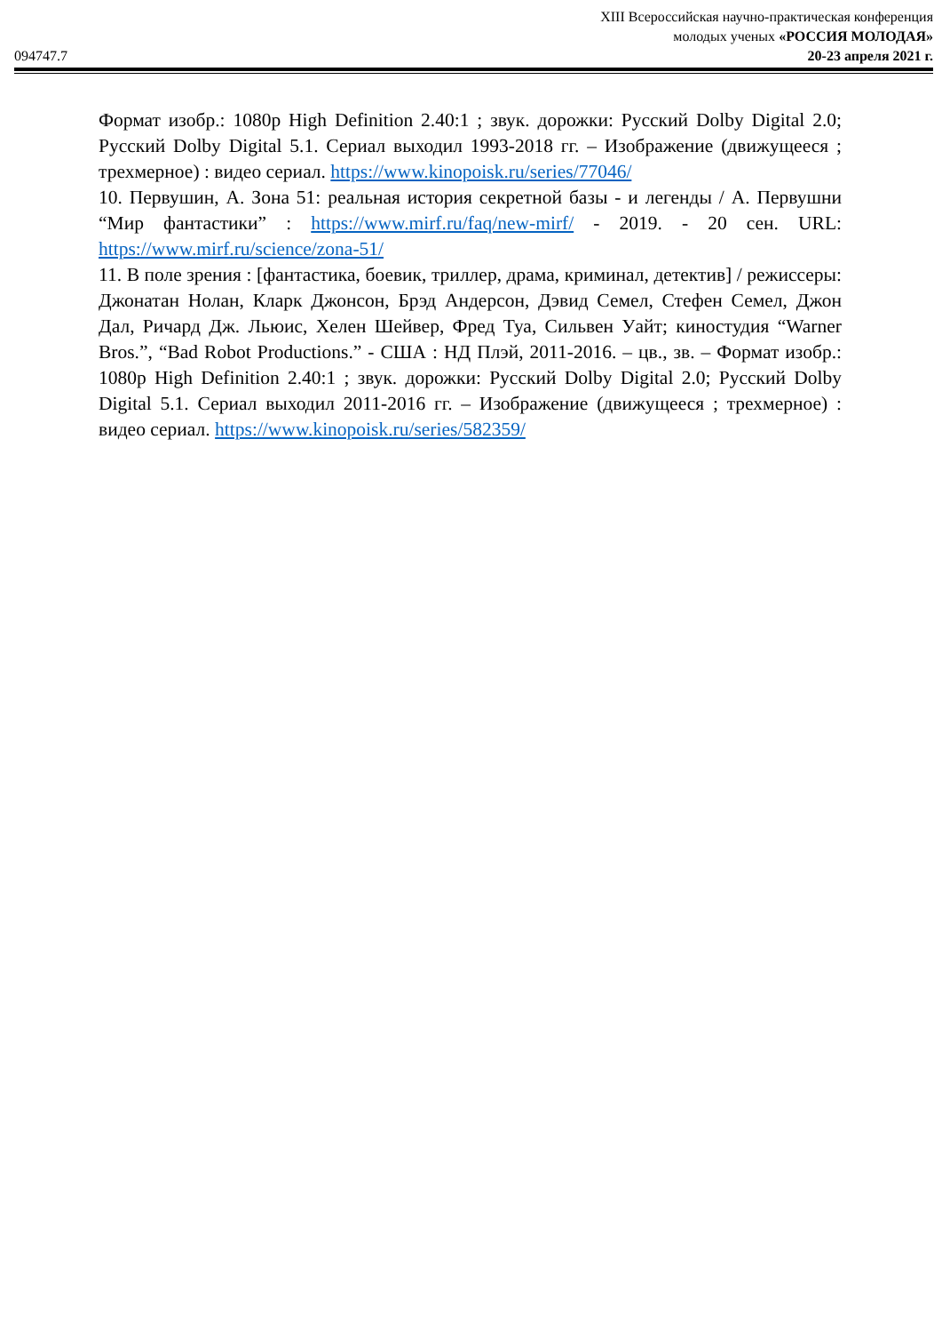094747.7
XIII Всероссийская научно-практическая конференция
молодых ученых «РОССИЯ МОЛОДАЯ»
20-23 апреля 2021 г.
Формат изобр.: 1080p High Definition 2.40:1 ; звук. дорожки: Русский Dolby Digital 2.0; Русский Dolby Digital 5.1. Сериал выходил 1993-2018 гг. – Изображение (движущееся ; трехмерное) : видео сериал. https://www.kinopoisk.ru/series/77046/
10. Первушин, А. Зона 51: реальная история секретной базы - и легенды / А. Первушни “Мир фантастики” : https://www.mirf.ru/faq/new-mirf/ - 2019. - 20 сен. URL: https://www.mirf.ru/science/zona-51/
11. В поле зрения : [фантастика, боевик, триллер, драма, криминал, детектив] / режиссеры: Джонатан Нолан, Кларк Джонсон, Брэд Андерсон, Дэвид Семел, Стефен Семел, Джон Дал, Ричард Дж. Льюис, Хелен Шейвер, Фред Туа, Сильвен Уайт; киностудия “Warner Bros.”, “Bad Robot Productions.” - США : НД Плэй, 2011-2016. – цв., зв. – Формат изобр.: 1080p High Definition 2.40:1 ; звук. дорожки: Русский Dolby Digital 2.0; Русский Dolby Digital 5.1. Сериал выходил 2011-2016 гг. – Изображение (движущееся ; трехмерное) : видео сериал. https://www.kinopoisk.ru/series/582359/